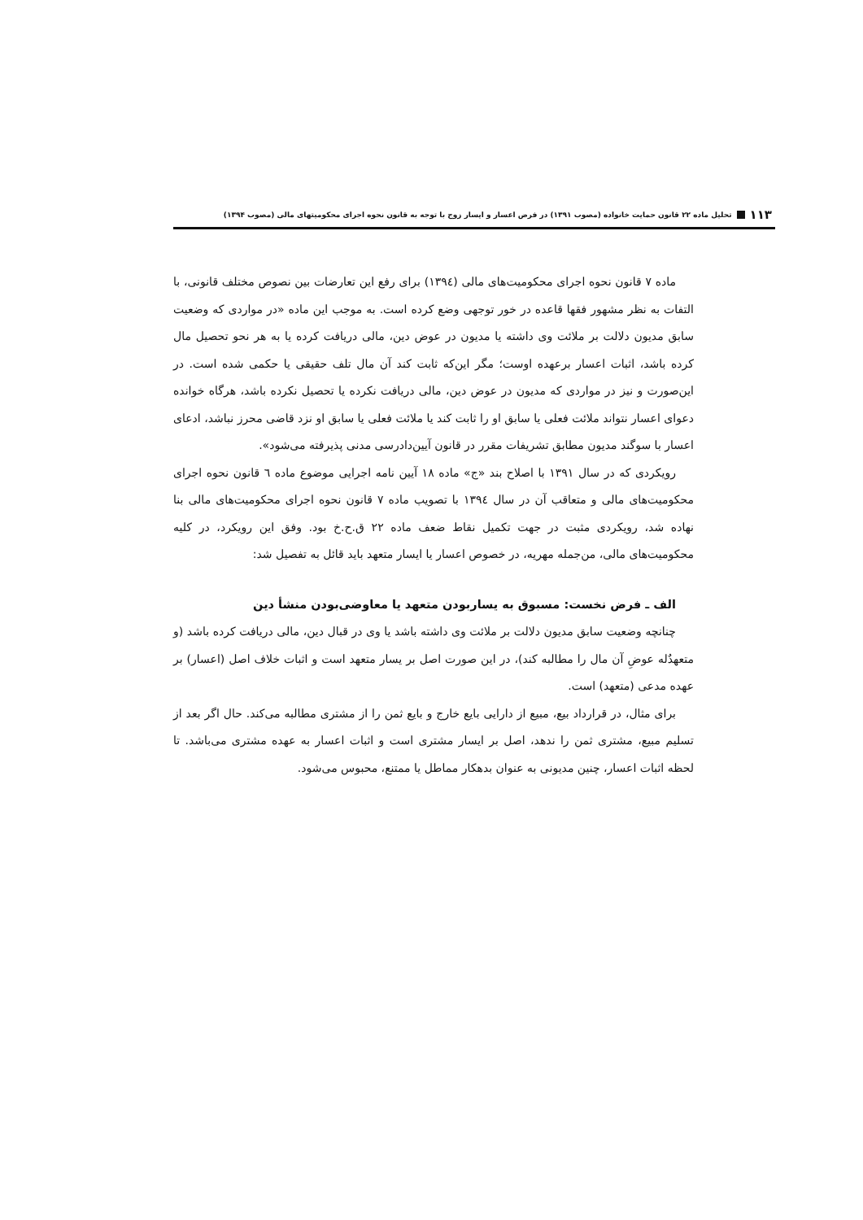۱۱۳ تحلیل ماده ۲۲ قانون حمایت خانواده (مصوب ۱۳۹۱) در فرض اعسار و ایسار زوج با توجه به قانون نحوه اجرای محکومیتهای مالی (مصوب ۱۳۹۴)
ماده ۷ قانون نحوه اجرای محکومیت‌های مالی (۱۳۹٤) برای رفع این تعارضات بین نصوص مختلف قانونی، با التفات به نظر مشهور فقها قاعده در خور توجهی وضع کرده است. به موجب این ماده «در مواردی که وضعیت سابق مدیون دلالت بر ملائت وی داشته یا مدیون در عوض دین، مالی دریافت کرده یا به هر نحو تحصیل مال کرده باشد، اثبات اعسار برعهده اوست؛ مگر این‌که ثابت کند آن مال تلف حقیقی یا حکمی شده است. در این‌صورت و نیز در مواردی که مدیون در عوض دین، مالی دریافت نکرده یا تحصیل نکرده باشد، هرگاه خوانده دعوای اعسار نتواند ملائت فعلی یا سابق او را ثابت کند یا ملائت فعلی یا سابق او نزد قاضی محرز نباشد، ادعای اعسار با سوگند مدیون مطابق تشریفات مقرر در قانون آیین‌دادرسی مدنی پذیرفته می‌شود».
رویکردی که در سال ۱۳۹۱ با اصلاح بند «ج» ماده ۱۸ آیین نامه اجرایی موضوع ماده ٦ قانون نحوه اجرای محکومیت‌های مالی و متعاقب آن در سال ۱۳۹٤ با تصویب ماده ۷ قانون نحوه اجرای محکومیت‌های مالی بنا نهاده شد، رویکردی مثبت در جهت تکمیل نقاط ضعف ماده ۲۲ ق.ح.خ بود. وفق این رویکرد، در کلیه محکومیت‌های مالی، من‌جمله مهریه، در خصوص اعسار یا ایسار متعهد باید قائل به تفصیل شد:
الف ـ فرض نخست: مسبوق به یساربودن متعهد یا معاوضی‌بودن منشأ دین
چنانچه وضعیت سابق مدیون دلالت بر ملائت وی داشته باشد یا وی در قبال دین، مالی دریافت کرده باشد (و متعهدٌله عوضِ آن مال را مطالبه کند)، در این صورت اصل بر یسار متعهد است و اثبات خلاف اصل (اعسار) بر عهده مدعی (متعهد) است.
برای مثال، در قرارداد بیع، مبیع از دارایی بایع خارج و بایع ثمن را از مشتری مطالبه می‌کند. حال اگر بعد از تسلیم مبیع، مشتری ثمن را ندهد، اصل بر ایسار مشتری است و اثبات اعسار به عهده مشتری می‌باشد. تا لحظه اثبات اعسار، چنین مدیونی به عنوان بدهکار مماطل یا ممتنع، محبوس می‌شود.